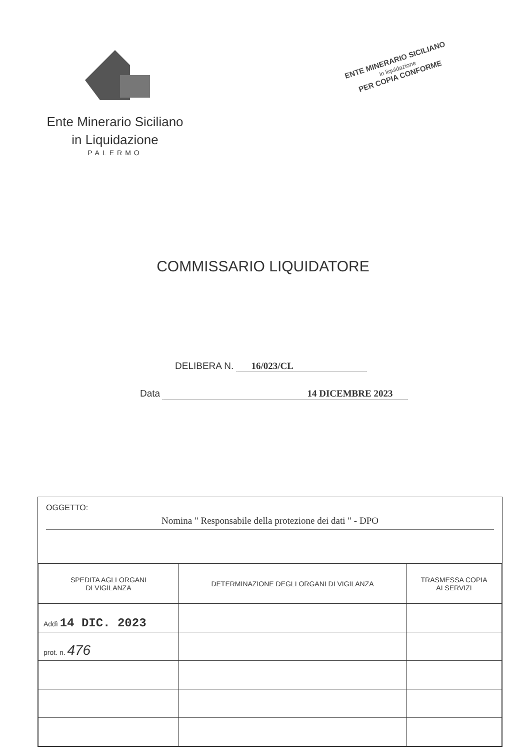Ente Minerario Siciliano
in Liquidazione
PALERMO
ENTE MINERARIO SICILIANO
in liquidazione
PER COPIA CONFORME
COMMISSARIO LIQUIDATORE
DELIBERA N. 16/023/CL
Data 14 DICEMBRE 2023
OGGETTO:
Nomina " Responsabile della protezione dei dati " - DPO
| SPEDITA AGLI ORGANI DI VIGILANZA | DETERMINAZIONE DEGLI ORGANI DI VIGILANZA | TRASMESSA COPIA AI SERVIZI |
| --- | --- | --- |
| Addì 14 DIC. 2023 | | |
| prot. n. 476 | | |